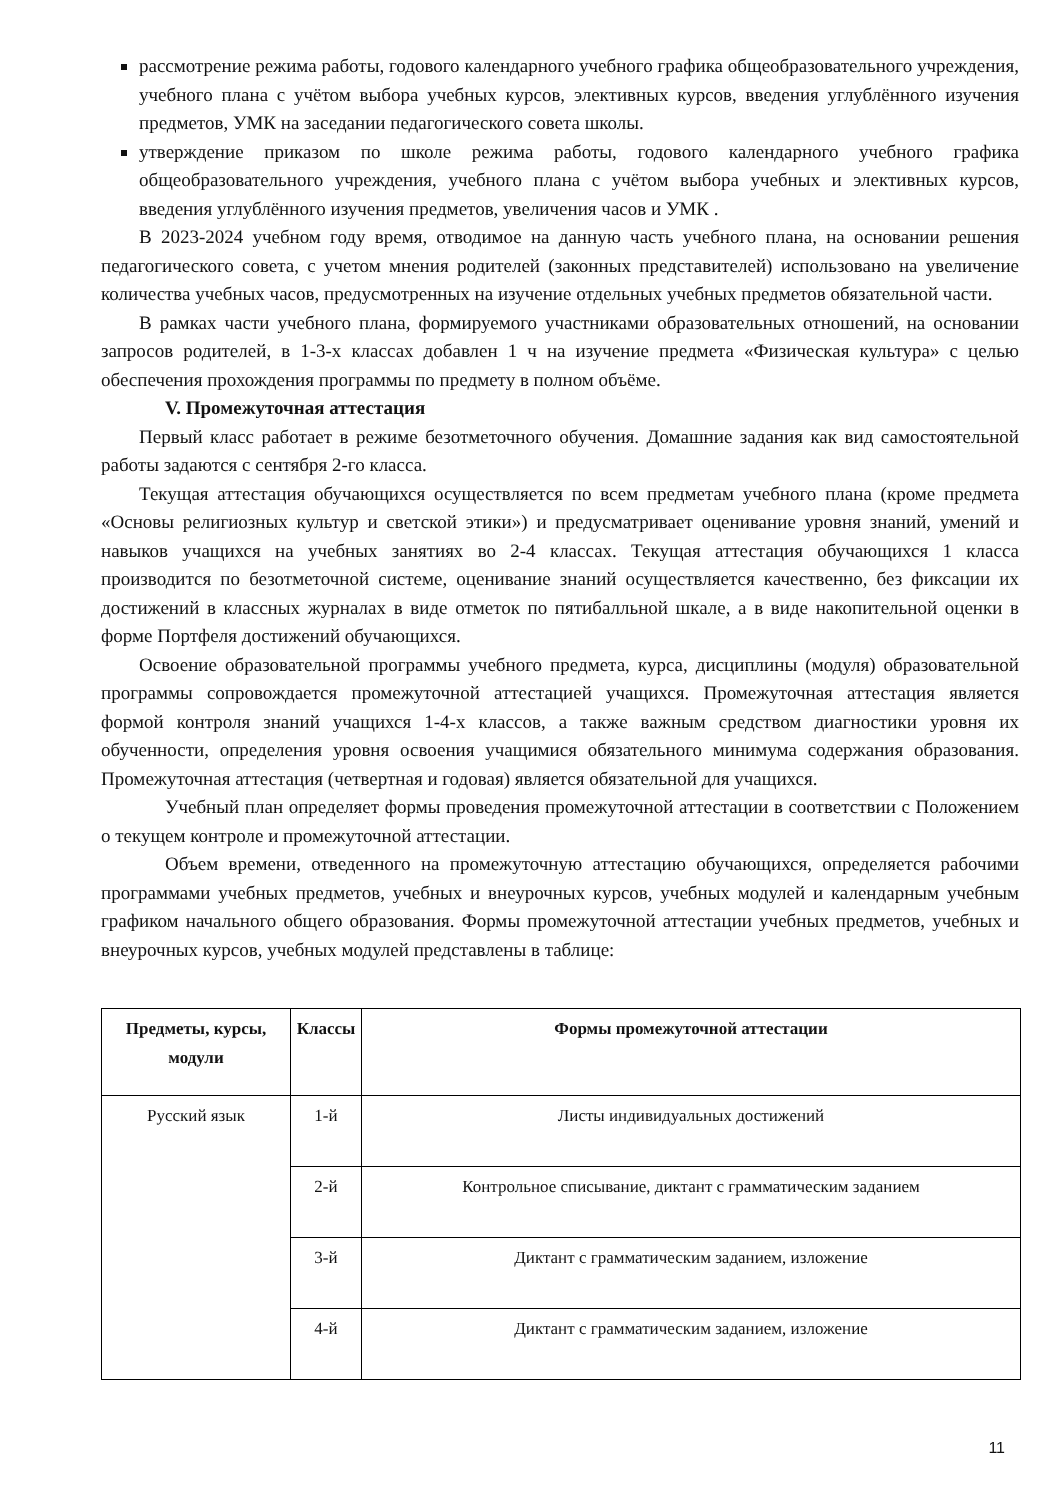рассмотрение режима работы, годового календарного учебного графика общеобразовательного учреждения, учебного плана с учётом выбора учебных курсов, элективных курсов, введения углублённого изучения предметов, УМК на заседании педагогического совета школы.
утверждение приказом по школе режима работы, годового календарного учебного графика общеобразовательного учреждения, учебного плана с учётом выбора учебных и элективных курсов, введения углублённого изучения предметов, увеличения часов и УМК .
В 2023-2024 учебном году время, отводимое на данную часть учебного плана, на основании решения педагогического совета, с учетом мнения родителей (законных представителей) использовано на увеличение количества учебных часов, предусмотренных на изучение отдельных учебных предметов обязательной части.
В рамках части учебного плана, формируемого участниками образовательных отношений, на основании запросов родителей, в 1-3-х классах добавлен 1 ч на изучение предмета «Физическая культура» с целью обеспечения прохождения программы по предмету в полном объёме.
V. Промежуточная аттестация
Первый класс работает в режиме безотметочного обучения. Домашние задания как вид самостоятельной работы задаются с сентября 2-го класса.
Текущая аттестация обучающихся осуществляется по всем предметам учебного плана (кроме предмета «Основы религиозных культур и светской этики») и предусматривает оценивание уровня знаний, умений и навыков учащихся на учебных занятиях во 2-4 классах. Текущая аттестация обучающихся 1 класса производится по безотметочной системе, оценивание знаний осуществляется качественно, без фиксации их достижений в классных журналах в виде отметок по пятибалльной шкале, а в виде накопительной оценки в форме Портфеля достижений обучающихся.
Освоение образовательной программы учебного предмета, курса, дисциплины (модуля) образовательной программы сопровождается промежуточной аттестацией учащихся. Промежуточная аттестация является формой контроля знаний учащихся 1-4-х классов, а также важным средством диагностики уровня их обученности, определения уровня освоения учащимися обязательного минимума содержания образования. Промежуточная аттестация (четвертная и годовая) является обязательной для учащихся.
Учебный план определяет формы проведения промежуточной аттестации в соответствии с Положением о текущем контроле и промежуточной аттестации.
Объем времени, отведенного на промежуточную аттестацию обучающихся, определяется рабочими программами учебных предметов, учебных и внеурочных курсов, учебных модулей и календарным учебным графиком начального общего образования. Формы промежуточной аттестации учебных предметов, учебных и внеурочных курсов, учебных модулей представлены в таблице:
| Предметы, курсы, модули | Классы | Формы промежуточной аттестации |
| --- | --- | --- |
| Русский язык | 1-й | Листы индивидуальных достижений |
| | 2-й | Контрольное списывание, диктант с грамматическим заданием |
| | 3-й | Диктант с грамматическим заданием, изложение |
| | 4-й | Диктант с грамматическим заданием, изложение |
11